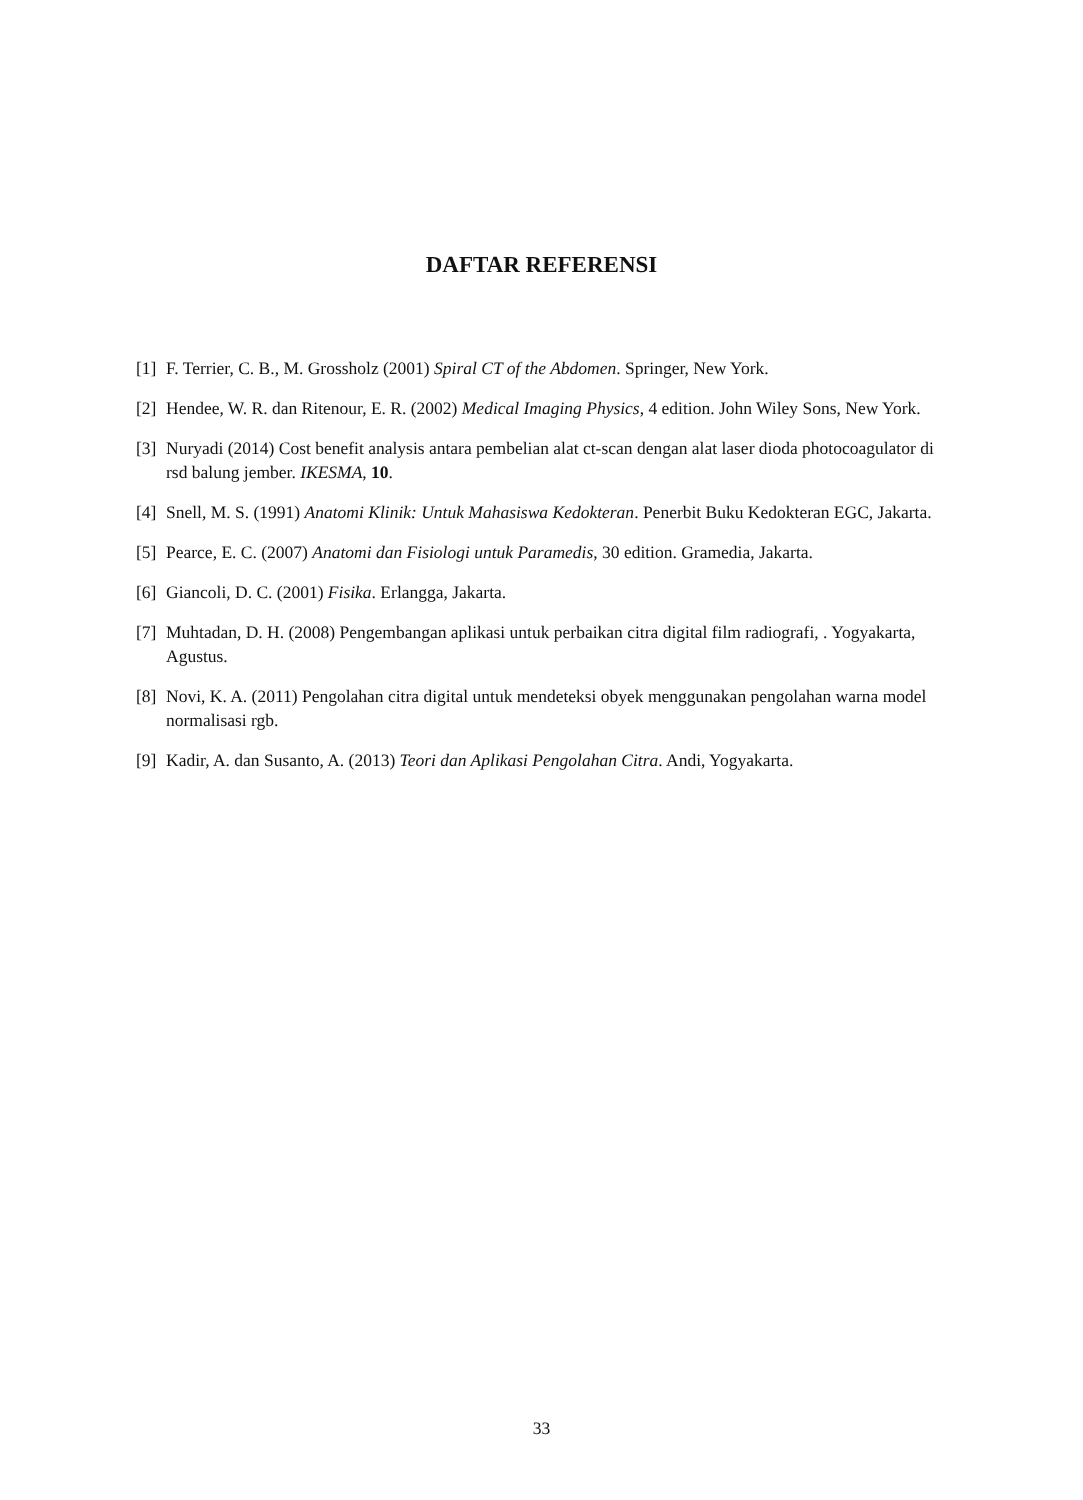DAFTAR REFERENSI
[1] F. Terrier, C. B., M. Grossholz (2001) Spiral CT of the Abdomen. Springer, New York.
[2] Hendee, W. R. dan Ritenour, E. R. (2002) Medical Imaging Physics, 4 edition. John Wiley Sons, New York.
[3] Nuryadi (2014) Cost benefit analysis antara pembelian alat ct-scan dengan alat laser dioda photocoagulator di rsd balung jember. IKESMA, 10.
[4] Snell, M. S. (1991) Anatomi Klinik: Untuk Mahasiswa Kedokteran. Penerbit Buku Kedokteran EGC, Jakarta.
[5] Pearce, E. C. (2007) Anatomi dan Fisiologi untuk Paramedis, 30 edition. Gramedia, Jakarta.
[6] Giancoli, D. C. (2001) Fisika. Erlangga, Jakarta.
[7] Muhtadan, D. H. (2008) Pengembangan aplikasi untuk perbaikan citra digital film radiografi, . Yogyakarta, Agustus.
[8] Novi, K. A. (2011) Pengolahan citra digital untuk mendeteksi obyek menggunakan pengolahan warna model normalisasi rgb.
[9] Kadir, A. dan Susanto, A. (2013) Teori dan Aplikasi Pengolahan Citra. Andi, Yogyakarta.
33